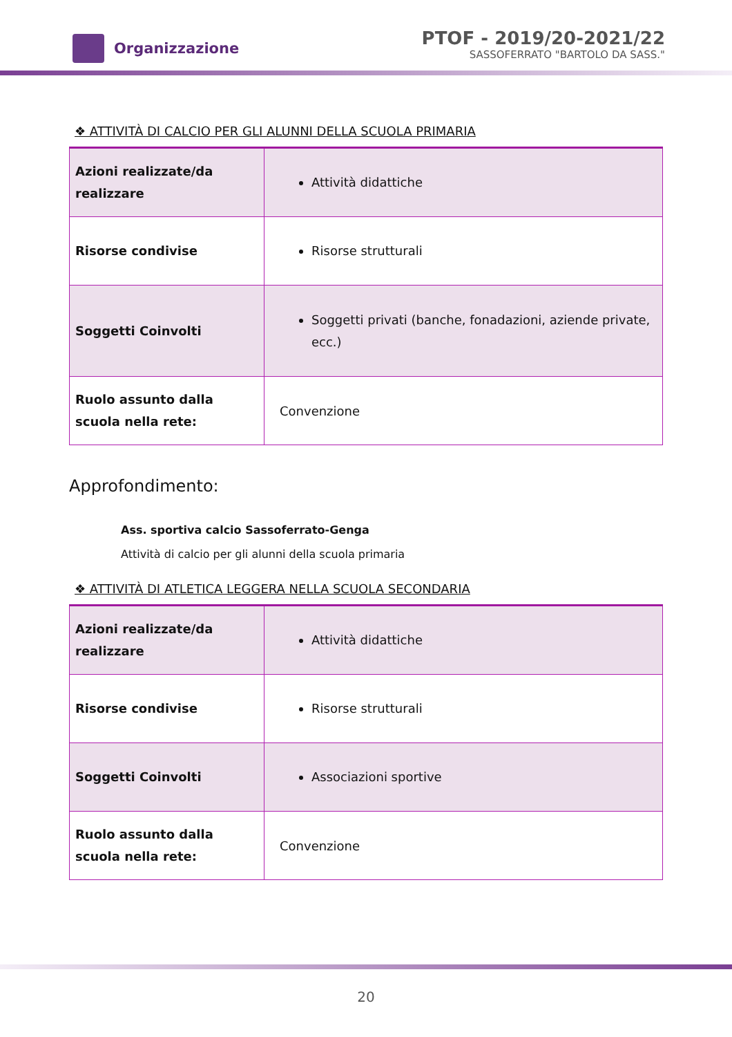Organizzazione
PTOF - 2019/20-2021/22
SASSOFERRATO "BARTOLO DA SASS."
❖ ATTIVITÀ DI CALCIO PER GLI ALUNNI DELLA SCUOLA PRIMARIA
| Azioni realizzate/da realizzare | Attività didattiche |
| Risorse condivise | Risorse strutturali |
| Soggetti Coinvolti | Soggetti privati (banche, fonadazioni, aziende private, ecc.) |
| Ruolo assunto dalla scuola nella rete: | Convenzione |
Approfondimento:
Ass. sportiva calcio Sassoferrato-Genga
Attività di calcio per gli alunni della scuola primaria
❖ ATTIVITÀ DI ATLETICA LEGGERA NELLA SCUOLA SECONDARIA
| Azioni realizzate/da realizzare | Attività didattiche |
| Risorse condivise | Risorse strutturali |
| Soggetti Coinvolti | Associazioni sportive |
| Ruolo assunto dalla scuola nella rete: | Convenzione |
20